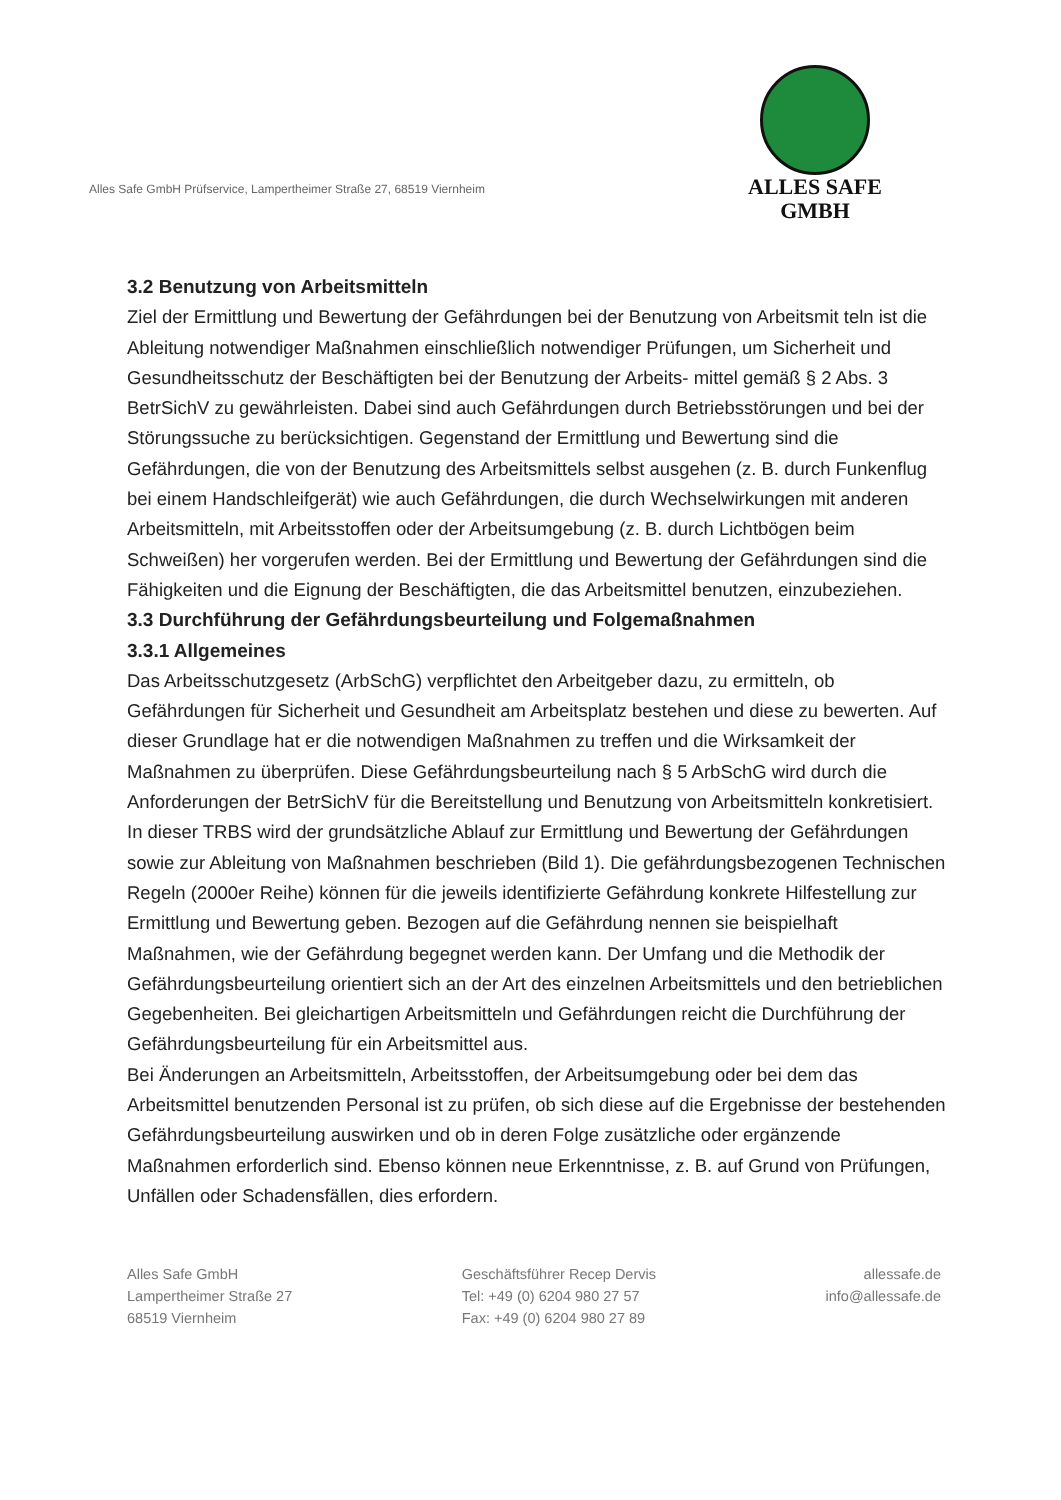Alles Safe GmbH Prüfservice, Lampertheimer Straße 27, 68519 Viernheim
ALLES SAFE
GMBH
3.2 Benutzung von Arbeitsmitteln
Ziel der Ermittlung und Bewertung der Gefährdungen bei der Benutzung von Arbeitsmit teln ist die Ableitung notwendiger Maßnahmen einschließlich notwendiger Prüfungen, um Sicherheit und Gesundheitsschutz der Beschäftigten bei der Benutzung der Arbeits- mittel gemäß § 2 Abs. 3 BetrSichV zu gewährleisten. Dabei sind auch Gefährdungen durch Betriebsstörungen und bei der Störungssuche zu berücksichtigen. Gegenstand der Ermittlung und Bewertung sind die Gefährdungen, die von der Benutzung des Arbeitsmittels selbst ausgehen (z. B. durch Funkenflug bei einem Handschleifgerät) wie auch Gefährdungen, die durch Wechselwirkungen mit anderen Arbeitsmitteln, mit Arbeitsstoffen oder der Arbeitsumgebung (z. B. durch Lichtbögen beim Schweißen) her vorgerufen werden. Bei der Ermittlung und Bewertung der Gefährdungen sind die Fähigkeiten und die Eignung der Beschäftigten, die das Arbeitsmittel benutzen, einzubeziehen.
3.3 Durchführung der Gefährdungsbeurteilung und Folgemaßnahmen
3.3.1 Allgemeines
Das Arbeitsschutzgesetz (ArbSchG) verpflichtet den Arbeitgeber dazu, zu ermitteln, ob Gefährdungen für Sicherheit und Gesundheit am Arbeitsplatz bestehen und diese zu bewerten. Auf dieser Grundlage hat er die notwendigen Maßnahmen zu treffen und die Wirksamkeit der Maßnahmen zu überprüfen. Diese Gefährdungsbeurteilung nach § 5 ArbSchG wird durch die Anforderungen der BetrSichV für die Bereitstellung und Benutzung von Arbeitsmitteln konkretisiert.
In dieser TRBS wird der grundsätzliche Ablauf zur Ermittlung und Bewertung der Gefährdungen sowie zur Ableitung von Maßnahmen beschrieben (Bild 1). Die gefährdungsbezogenen Technischen Regeln (2000er Reihe) können für die jeweils identifizierte Gefährdung konkrete Hilfestellung zur Ermittlung und Bewertung geben. Bezogen auf die Gefährdung nennen sie beispielhaft Maßnahmen, wie der Gefährdung begegnet werden kann. Der Umfang und die Methodik der Gefährdungsbeurteilung orientiert sich an der Art des einzelnen Arbeitsmittels und den betrieblichen Gegebenheiten. Bei gleichartigen Arbeitsmitteln und Gefährdungen reicht die Durchführung der Gefährdungsbeurteilung für ein Arbeitsmittel aus.
Bei Änderungen an Arbeitsmitteln, Arbeitsstoffen, der Arbeitsumgebung oder bei dem das Arbeitsmittel benutzenden Personal ist zu prüfen, ob sich diese auf die Ergebnisse der bestehenden Gefährdungsbeurteilung auswirken und ob in deren Folge zusätzliche oder ergänzende Maßnahmen erforderlich sind. Ebenso können neue Erkenntnisse, z. B. auf Grund von Prüfungen, Unfällen oder Schadensfällen, dies erfordern.
Alles Safe GmbH
Lampertheimer Straße 27
68519 Viernheim
Geschäftsführer Recep Dervis
Tel: +49 (0) 6204 980 27 57
Fax: +49 (0) 6204 980 27 89
allessafe.de
info@allessafe.de